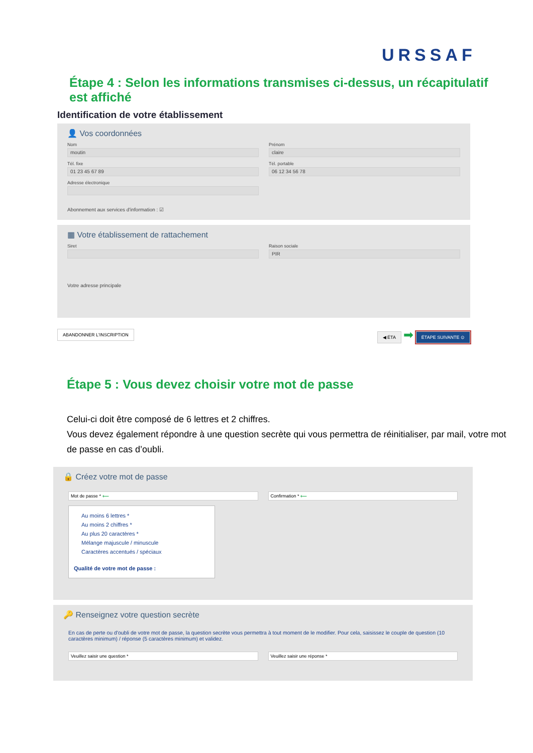URSSAF
Étape 4 : Selon les informations transmises ci-dessus, un récapitulatif est affiché
Identification de votre établissement
👤 Vos coordonnées
Nom
moutin
Prénom
claire
Tél. fixe
01 23 45 67 89
Tél. portable
06 12 34 56 78
Adresse électronique
Abonnement aux services d'information : ☑
▦ Votre établissement de rattachement
Siret Raison sociale
PIR
Votre adresse principale
ABANDONNER L'INSCRIPTION ◀ ÉTA ➡ ÉTAPE SUIVANTE ⊙
Étape 5 : Vous devez choisir votre mot de passe
Celui-ci doit être composé de 6 lettres et 2 chiffres.
Vous devez également répondre à une question secrète qui vous permettra de réinitialiser, par mail, votre mot de passe en cas d’oubli.
🔒 Créez votre mot de passe
Mot de passe * ⟵ Confirmation * ⟵
Au moins 6 lettres *
Au moins 2 chiffres *
Au plus 20 caractères *
Mélange majuscule / minuscule
Caractères accentués / spéciaux
Qualité de votre mot de passe :
🔑 Renseignez votre question secrète
En cas de perte ou d'oubli de votre mot de passe, la question secrète vous permettra à tout moment de le modifier. Pour cela, saisissez le couple de question (10 caractères minimum) / réponse (5 caractères minimum) et validez.
Veuillez saisir une question * Veuillez saisir une réponse *